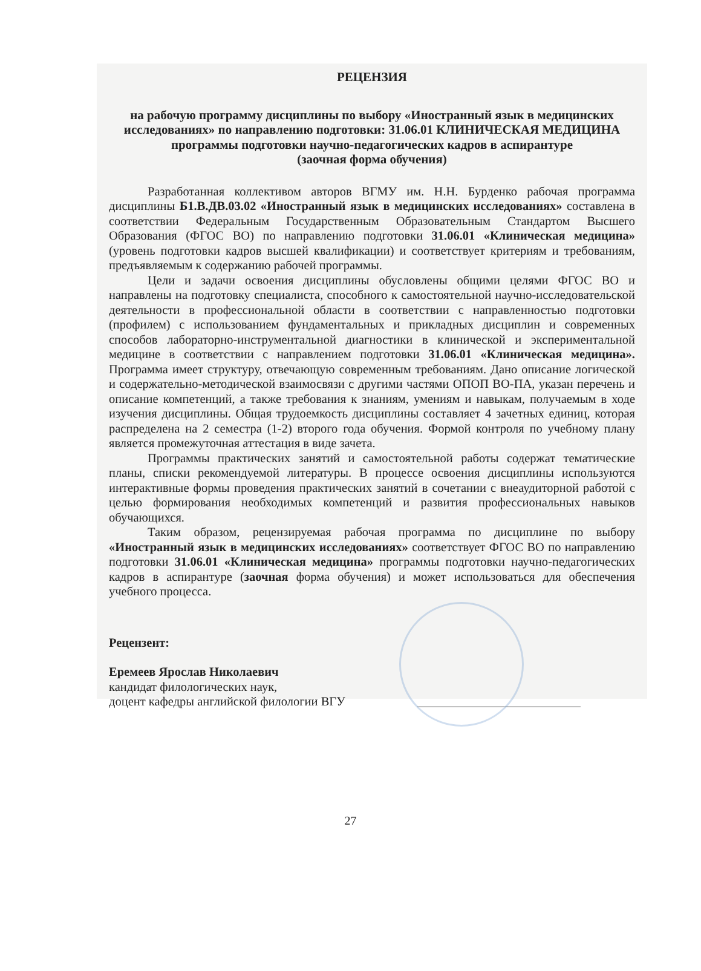РЕЦЕНЗИЯ
на рабочую программу дисциплины по выбору «Иностранный язык в медицинских исследованиях» по направлению подготовки: 31.06.01 КЛИНИЧЕСКАЯ МЕДИЦИНА программы подготовки научно-педагогических кадров в аспирантуре
(заочная форма обучения)
Разработанная коллективом авторов ВГМУ им. Н.Н. Бурденко рабочая программа дисциплины Б1.В.ДВ.03.02 «Иностранный язык в медицинских исследованиях» составлена в соответствии Федеральным Государственным Образовательным Стандартом Высшего Образования (ФГОС ВО) по направлению подготовки 31.06.01 «Клиническая медицина» (уровень подготовки кадров высшей квалификации) и соответствует критериям и требованиям, предъявляемым к содержанию рабочей программы.
Цели и задачи освоения дисциплины обусловлены общими целями ФГОС ВО и направлены на подготовку специалиста, способного к самостоятельной научно-исследовательской деятельности в профессиональной области в соответствии с направленностью подготовки (профилем) с использованием фундаментальных и прикладных дисциплин и современных способов лабораторно-инструментальной диагностики в клинической и экспериментальной медицине в соответствии с направлением подготовки 31.06.01 «Клиническая медицина». Программа имеет структуру, отвечающую современным требованиям. Дано описание логической и содержательно-методической взаимосвязи с другими частями ОПОП ВО-ПА, указан перечень и описание компетенций, а также требования к знаниям, умениям и навыкам, получаемым в ходе изучения дисциплины. Общая трудоемкость дисциплины составляет 4 зачетных единиц, которая распределена на 2 семестра (1-2) второго года обучения. Формой контроля по учебному плану является промежуточная аттестация в виде зачета.
Программы практических занятий и самостоятельной работы содержат тематические планы, списки рекомендуемой литературы. В процессе освоения дисциплины используются интерактивные формы проведения практических занятий в сочетании с внеаудиторной работой с целью формирования необходимых компетенций и развития профессиональных навыков обучающихся.
Таким образом, рецензируемая рабочая программа по дисциплине по выбору «Иностранный язык в медицинских исследованиях» соответствует ФГОС ВО по направлению подготовки 31.06.01 «Клиническая медицина» программы подготовки научно-педагогических кадров в аспирантуре (заочная форма обучения) и может использоваться для обеспечения учебного процесса.
Рецензент:
Еремеев Ярослав Николаевич
кандидат филологических наук,
доцент кафедры английской филологии ВГУ
27